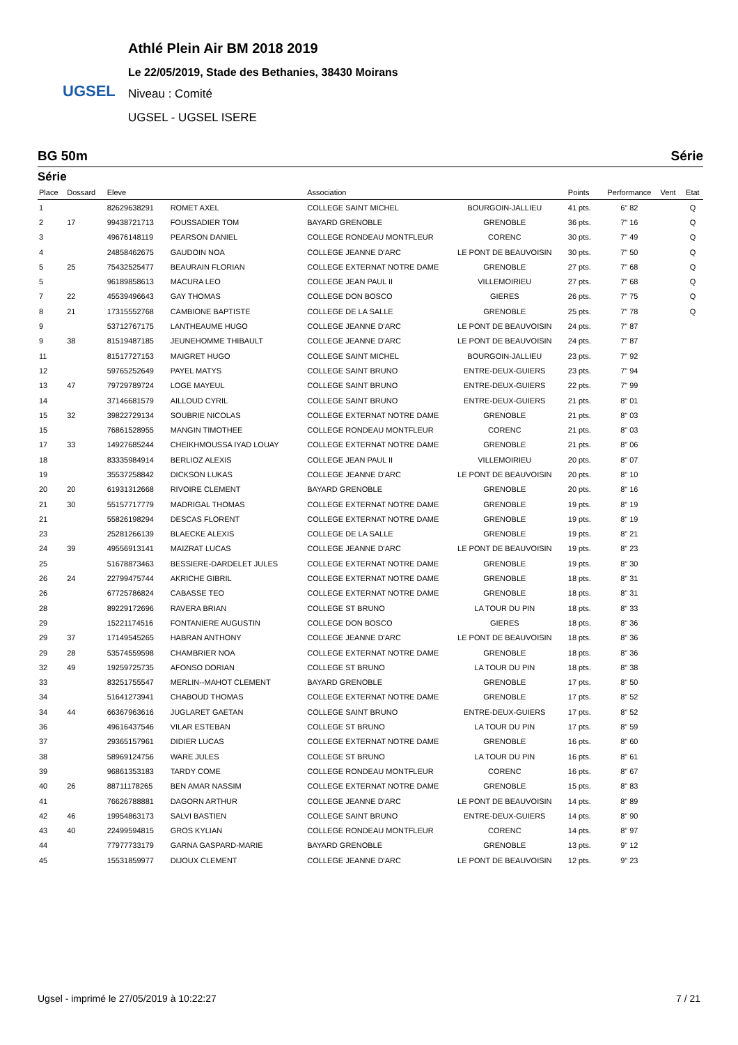UGSEL
Athlé Plein Air BM 2018 2019
Le 22/05/2019, Stade des Bethanies, 38430 Moirans
Niveau : Comité
UGSEL - UGSEL ISERE
BG 50m Série
Série
| Place | Dossard | Eleve | | Association | | Points | Performance | Vent | Etat |
| --- | --- | --- | --- | --- | --- | --- | --- | --- | --- |
| 1 | | 82629638291 | ROMET AXEL | COLLEGE SAINT MICHEL | BOURGOIN-JALLIEU | 41 pts. | 6" 82 | | Q |
| 2 | 17 | 99438721713 | FOUSSADIER TOM | BAYARD GRENOBLE | GRENOBLE | 36 pts. | 7" 16 | | Q |
| 3 | | 49676148119 | PEARSON DANIEL | COLLEGE RONDEAU MONTFLEUR | CORENC | 30 pts. | 7" 49 | | Q |
| 4 | | 24858462675 | GAUDOIN NOA | COLLEGE JEANNE D'ARC | LE PONT DE BEAUVOISIN | 30 pts. | 7" 50 | | Q |
| 5 | 25 | 75432525477 | BEAURAIN FLORIAN | COLLEGE EXTERNAT NOTRE DAME | GRENOBLE | 27 pts. | 7" 68 | | Q |
| 5 | | 96189858613 | MACURA LEO | COLLEGE JEAN PAUL II | VILLEMOIRIEU | 27 pts. | 7" 68 | | Q |
| 7 | 22 | 45539496643 | GAY THOMAS | COLLEGE DON BOSCO | GIERES | 26 pts. | 7" 75 | | Q |
| 8 | 21 | 17315552768 | CAMBIONE BAPTISTE | COLLEGE DE LA SALLE | GRENOBLE | 25 pts. | 7" 78 | | Q |
| 9 | | 53712767175 | LANTHEAUME HUGO | COLLEGE JEANNE D'ARC | LE PONT DE BEAUVOISIN | 24 pts. | 7" 87 | | |
| 9 | 38 | 81519487185 | JEUNEHOMME THIBAULT | COLLEGE JEANNE D'ARC | LE PONT DE BEAUVOISIN | 24 pts. | 7" 87 | | |
| 11 | | 81517727153 | MAIGRET HUGO | COLLEGE SAINT MICHEL | BOURGOIN-JALLIEU | 23 pts. | 7" 92 | | |
| 12 | | 59765252649 | PAYEL MATYS | COLLEGE SAINT BRUNO | ENTRE-DEUX-GUIERS | 23 pts. | 7" 94 | | |
| 13 | 47 | 79729789724 | LOGE MAYEUL | COLLEGE SAINT BRUNO | ENTRE-DEUX-GUIERS | 22 pts. | 7" 99 | | |
| 14 | | 37146681579 | AILLOUD CYRIL | COLLEGE SAINT BRUNO | ENTRE-DEUX-GUIERS | 21 pts. | 8" 01 | | |
| 15 | 32 | 39822729134 | SOUBRIE NICOLAS | COLLEGE EXTERNAT NOTRE DAME | GRENOBLE | 21 pts. | 8" 03 | | |
| 15 | | 76861528955 | MANGIN TIMOTHEE | COLLEGE RONDEAU MONTFLEUR | CORENC | 21 pts. | 8" 03 | | |
| 17 | 33 | 14927685244 | CHEIKHMOUSSA IYAD LOUAY | COLLEGE EXTERNAT NOTRE DAME | GRENOBLE | 21 pts. | 8" 06 | | |
| 18 | | 83335984914 | BERLIOZ ALEXIS | COLLEGE JEAN PAUL II | VILLEMOIRIEU | 20 pts. | 8" 07 | | |
| 19 | | 35537258842 | DICKSON LUKAS | COLLEGE JEANNE D'ARC | LE PONT DE BEAUVOISIN | 20 pts. | 8" 10 | | |
| 20 | 20 | 61931312668 | RIVOIRE CLEMENT | BAYARD GRENOBLE | GRENOBLE | 20 pts. | 8" 16 | | |
| 21 | 30 | 55157717779 | MADRIGAL THOMAS | COLLEGE EXTERNAT NOTRE DAME | GRENOBLE | 19 pts. | 8" 19 | | |
| 21 | | 55826198294 | DESCAS FLORENT | COLLEGE EXTERNAT NOTRE DAME | GRENOBLE | 19 pts. | 8" 19 | | |
| 23 | | 25281266139 | BLAECKE ALEXIS | COLLEGE DE LA SALLE | GRENOBLE | 19 pts. | 8" 21 | | |
| 24 | 39 | 49556913141 | MAIZRAT LUCAS | COLLEGE JEANNE D'ARC | LE PONT DE BEAUVOISIN | 19 pts. | 8" 23 | | |
| 25 | | 51678873463 | BESSIERE-DARDELET JULES | COLLEGE EXTERNAT NOTRE DAME | GRENOBLE | 19 pts. | 8" 30 | | |
| 26 | 24 | 22799475744 | AKRICHE GIBRIL | COLLEGE EXTERNAT NOTRE DAME | GRENOBLE | 18 pts. | 8" 31 | | |
| 26 | | 67725786824 | CABASSE TEO | COLLEGE EXTERNAT NOTRE DAME | GRENOBLE | 18 pts. | 8" 31 | | |
| 28 | | 89229172696 | RAVERA BRIAN | COLLEGE ST BRUNO | LA TOUR DU PIN | 18 pts. | 8" 33 | | |
| 29 | | 15221174516 | FONTANIERE AUGUSTIN | COLLEGE DON BOSCO | GIERES | 18 pts. | 8" 36 | | |
| 29 | 37 | 17149545265 | HABRAN ANTHONY | COLLEGE JEANNE D'ARC | LE PONT DE BEAUVOISIN | 18 pts. | 8" 36 | | |
| 29 | 28 | 53574559598 | CHAMBRIER NOA | COLLEGE EXTERNAT NOTRE DAME | GRENOBLE | 18 pts. | 8" 36 | | |
| 32 | 49 | 19259725735 | AFONSO DORIAN | COLLEGE ST BRUNO | LA TOUR DU PIN | 18 pts. | 8" 38 | | |
| 33 | | 83251755547 | MERLIN--MAHOT CLEMENT | BAYARD GRENOBLE | GRENOBLE | 17 pts. | 8" 50 | | |
| 34 | | 51641273941 | CHABOUD THOMAS | COLLEGE EXTERNAT NOTRE DAME | GRENOBLE | 17 pts. | 8" 52 | | |
| 34 | 44 | 66367963616 | JUGLARET GAETAN | COLLEGE SAINT BRUNO | ENTRE-DEUX-GUIERS | 17 pts. | 8" 52 | | |
| 36 | | 49616437546 | VILAR ESTEBAN | COLLEGE ST BRUNO | LA TOUR DU PIN | 17 pts. | 8" 59 | | |
| 37 | | 29365157961 | DIDIER LUCAS | COLLEGE EXTERNAT NOTRE DAME | GRENOBLE | 16 pts. | 8" 60 | | |
| 38 | | 58969124756 | WARE JULES | COLLEGE ST BRUNO | LA TOUR DU PIN | 16 pts. | 8" 61 | | |
| 39 | | 96861353183 | TARDY COME | COLLEGE RONDEAU MONTFLEUR | CORENC | 16 pts. | 8" 67 | | |
| 40 | 26 | 88711178265 | BEN AMAR NASSIM | COLLEGE EXTERNAT NOTRE DAME | GRENOBLE | 15 pts. | 8" 83 | | |
| 41 | | 76626788881 | DAGORN ARTHUR | COLLEGE JEANNE D'ARC | LE PONT DE BEAUVOISIN | 14 pts. | 8" 89 | | |
| 42 | 46 | 19954863173 | SALVI BASTIEN | COLLEGE SAINT BRUNO | ENTRE-DEUX-GUIERS | 14 pts. | 8" 90 | | |
| 43 | 40 | 22499594815 | GROS KYLIAN | COLLEGE RONDEAU MONTFLEUR | CORENC | 14 pts. | 8" 97 | | |
| 44 | | 77977733179 | GARNA GASPARD-MARIE | BAYARD GRENOBLE | GRENOBLE | 13 pts. | 9" 12 | | |
| 45 | | 15531859977 | DIJOUX CLEMENT | COLLEGE JEANNE D'ARC | LE PONT DE BEAUVOISIN | 12 pts. | 9" 23 | | |
Ugsel - imprimé le 27/05/2019 à 10:22:27 7 / 21